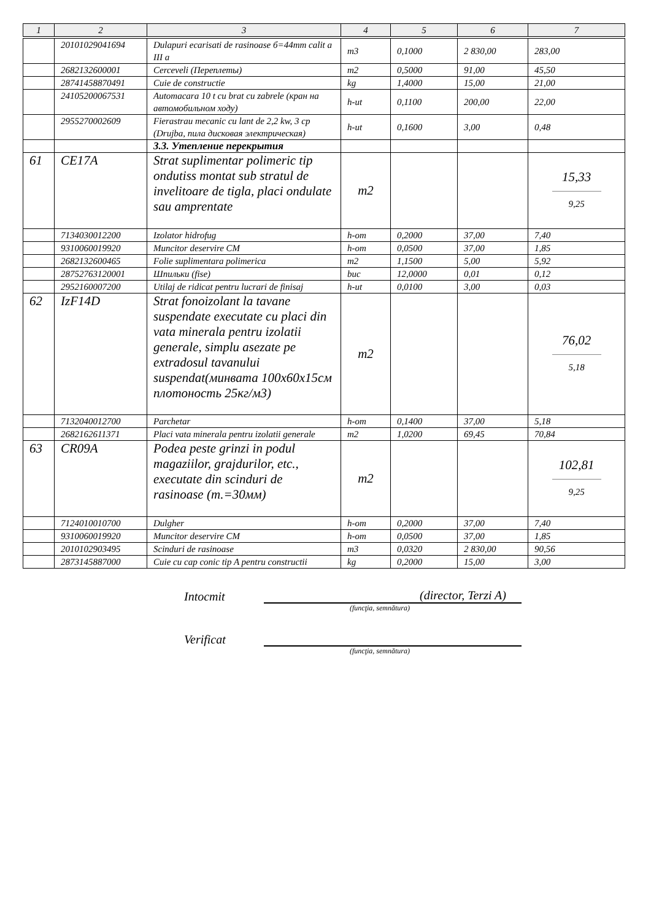| 1 | 2 | 3 | 4 | 5 | 6 | 7 |
| --- | --- | --- | --- | --- | --- | --- |
| | 20101029041694 | Dulapuri ecarisati de rasinoase б=44mm calit a III a | m3 | 0,1000 | 2 830,00 | 283,00 |
| | 2682132600001 | Cerceveli (Переплеты) | m2 | 0,5000 | 91,00 | 45,50 |
| | 28741458870491 | Cuie de constructie | kg | 1,4000 | 15,00 | 21,00 |
| | 24105200067531 | Automacara 10 t cu brat cu zabrele (кран на автомобильном ходу) | h-ut | 0,1100 | 200,00 | 22,00 |
| | 2955270002609 | Fierastrau mecanic cu lant de 2,2 kw, 3 cp (Drujba, пила дисковая электрическая) | h-ut | 0,1600 | 3,00 | 0,48 |
| | | 3.3. Утепление перекрытия | | | | |
| 61 | CE17A | Strat suplimentar polimeric tip ondutiss montat sub stratul de invelitoare de tigla, placi ondulate sau amprentate | m2 | | | 15,33 9,25 |
| | 7134030012200 | Izolator hidrofug | h-om | 0,2000 | 37,00 | 7,40 |
| | 9310060019920 | Muncitor deservire CM | h-om | 0,0500 | 37,00 | 1,85 |
| | 2682132600465 | Folie suplimentara polimerica | m2 | 1,1500 | 5,00 | 5,92 |
| | 28752763120001 | Шпильки (fise) | buc | 12,0000 | 0,01 | 0,12 |
| | 2952160007200 | Utilaj de ridicat pentru lucrari de finisaj | h-ut | 0,0100 | 3,00 | 0,03 |
| 62 | IzF14D | Strat fonoizolant la tavane suspendate executate cu placi din vata minerala pentru izolatii generale, simplu asezate pe extradosul tavanului suspendat(минвата 100x60x15см плотоность 25кг/м3) | m2 | | | 76,02 5,18 |
| | 7132040012700 | Parchetar | h-om | 0,1400 | 37,00 | 5,18 |
| | 2682162611371 | Placi vata minerala pentru izolatii generale | m2 | 1,0200 | 69,45 | 70,84 |
| 63 | CR09A | Podea peste grinzi in podul magaziilor, grajdurilor, etc., executate din scinduri de rasinoase (т.=30мм) | m2 | | | 102,81 9,25 |
| | 7124010010700 | Dulgher | h-om | 0,2000 | 37,00 | 7,40 |
| | 9310060019920 | Muncitor deservire CM | h-om | 0,0500 | 37,00 | 1,85 |
| | 2010102903495 | Scinduri de rasinoase | m3 | 0,0320 | 2 830,00 | 90,56 |
| | 2873145887000 | Cuie cu cap conic tip A pentru constructii | kg | 0,2000 | 15,00 | 3,00 |
Intocmit
(director, Terzi A)
(funcţia, semnătura)
Verificat
(funcţia, semnătura)